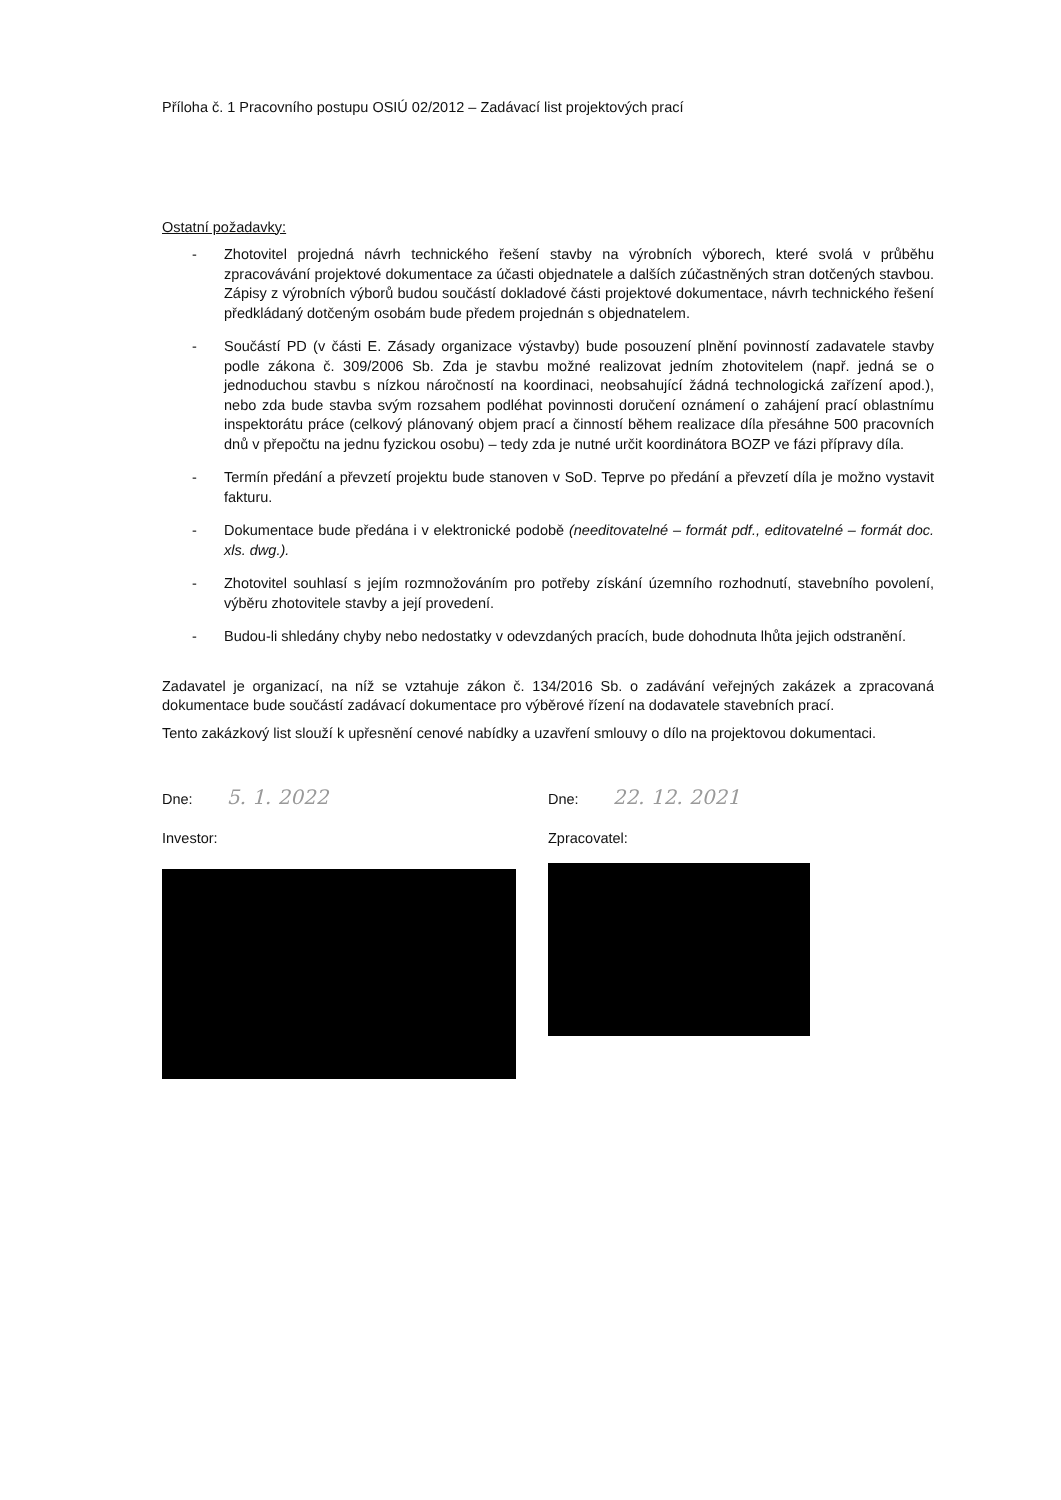Příloha č. 1 Pracovního postupu OSIÚ 02/2012 – Zadávací list projektových prací
Ostatní požadavky:
- Zhotovitel projedná návrh technického řešení stavby na výrobních výborech, které svolá v průběhu zpracovávání projektové dokumentace za účasti objednatele a dalších zúčastněných stran dotčených stavbou. Zápisy z výrobních výborů budou součástí dokladové části projektové dokumentace, návrh technického řešení předkládaný dotčeným osobám bude předem projednán s objednatelem.
- Součástí PD (v části E. Zásady organizace výstavby) bude posouzení plnění povinností zadavatele stavby podle zákona č. 309/2006 Sb. Zda je stavbu možné realizovat jedním zhotovitelem (např. jedná se o jednoduchou stavbu s nízkou náročností na koordinaci, neobsahující žádná technologická zařízení apod.), nebo zda bude stavba svým rozsahem podléhat povinnosti doručení oznámení o zahájení prací oblastnímu inspektorátu práce (celkový plánovaný objem prací a činností během realizace díla přesáhne 500 pracovních dnů v přepočtu na jednu fyzickou osobu) – tedy zda je nutné určit koordinátora BOZP ve fázi přípravy díla.
- Termín předání a převzetí projektu bude stanoven v SoD. Teprve po předání a převzetí díla je možno vystavit fakturu.
- Dokumentace bude předána i v elektronické podobě (needitovatelné – formát pdf., editovatelné – formát doc. xls. dwg.).
- Zhotovitel souhlasí s jejím rozmnožováním pro potřeby získání územního rozhodnutí, stavebního povolení, výběru zhotovitele stavby a její provedení.
- Budou-li shledány chyby nebo nedostatky v odevzdaných pracích, bude dohodnuta lhůta jejich odstranění.
Zadavatel je organizací, na níž se vztahuje zákon č. 134/2016 Sb. o zadávání veřejných zakázek a zpracovaná dokumentace bude součástí zadávací dokumentace pro výběrové řízení na dodavatele stavebních prací.
Tento zakázkový list slouží k upřesnění cenové nabídky a uzavření smlouvy o dílo na projektovou dokumentaci.
Dne: 5. 1. 2022
Investor:
Dne: 22. 12. 2021
Zpracovatel: